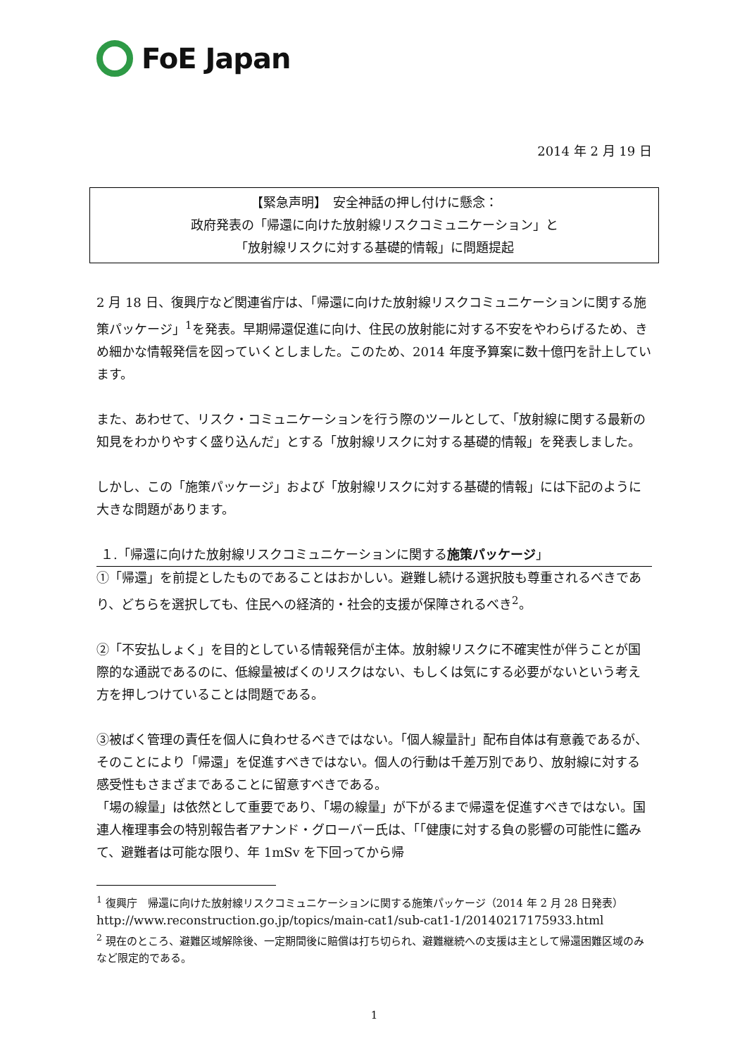FoE Japan
2014 年 2 月 19 日
【緊急声明】　安全神話の押し付けに懸念：
政府発表の「帰還に向けた放射線リスクコミュニケーション」と
「放射線リスクに対する基礎的情報」に問題提起
2 月 18 日、復興庁など関連省庁は、「帰還に向けた放射線リスクコミュニケーションに関する施策パッケージ」<sup>1</sup>を発表。早期帰還促進に向け、住民の放射能に対する不安をやわらげるため、きめ細かな情報発信を図っていくとしました。このため、2014 年度予算案に数十億円を計上しています。
また、あわせて、リスク・コミュニケーションを行う際のツールとして、「放射線に関する最新の知見をわかりやすく盛り込んだ」とする「放射線リスクに対する基礎的情報」を発表しました。
しかし、この「施策パッケージ」および「放射線リスクに対する基礎的情報」には下記のように大きな問題があります。
１.「帰還に向けた放射線リスクコミュニケーションに関する施策パッケージ」
①「帰還」を前提としたものであることはおかしい。避難し続ける選択肢も尊重されるべきであり、どちらを選択しても、住民への経済的・社会的支援が保障されるべき<sup>2</sup>。
②「不安払しょく」を目的としている情報発信が主体。放射線リスクに不確実性が伴うことが国際的な通説であるのに、低線量被ばくのリスクはない、もしくは気にする必要がないという考え方を押しつけていることは問題である。
③被ばく管理の責任を個人に負わせるべきではない。「個人線量計」配布自体は有意義であるが、そのことにより「帰還」を促進すべきではない。個人の行動は千差万別であり、放射線に対する感受性もさまざまであることに留意すべきである。
「場の線量」は依然として重要であり、「場の線量」が下がるまで帰還を促進すべきではない。国連人権理事会の特別報告者アナンド・グローバー氏は、「「健康に対する負の影響の可能性に鑑みて、避難者は可能な限り、年 1mSv を下回ってから帰
<sup>1</sup> 復興庁　帰還に向けた放射線リスクコミュニケーションに関する施策パッケージ（2014 年 2 月 28 日発表）
http://www.reconstruction.go.jp/topics/main-cat1/sub-cat1-1/20140217175933.html
<sup>2</sup> 現在のところ、避難区域解除後、一定期間後に賠償は打ち切られ、避難継続への支援は主として帰還困難区域のみなど限定的である。
1